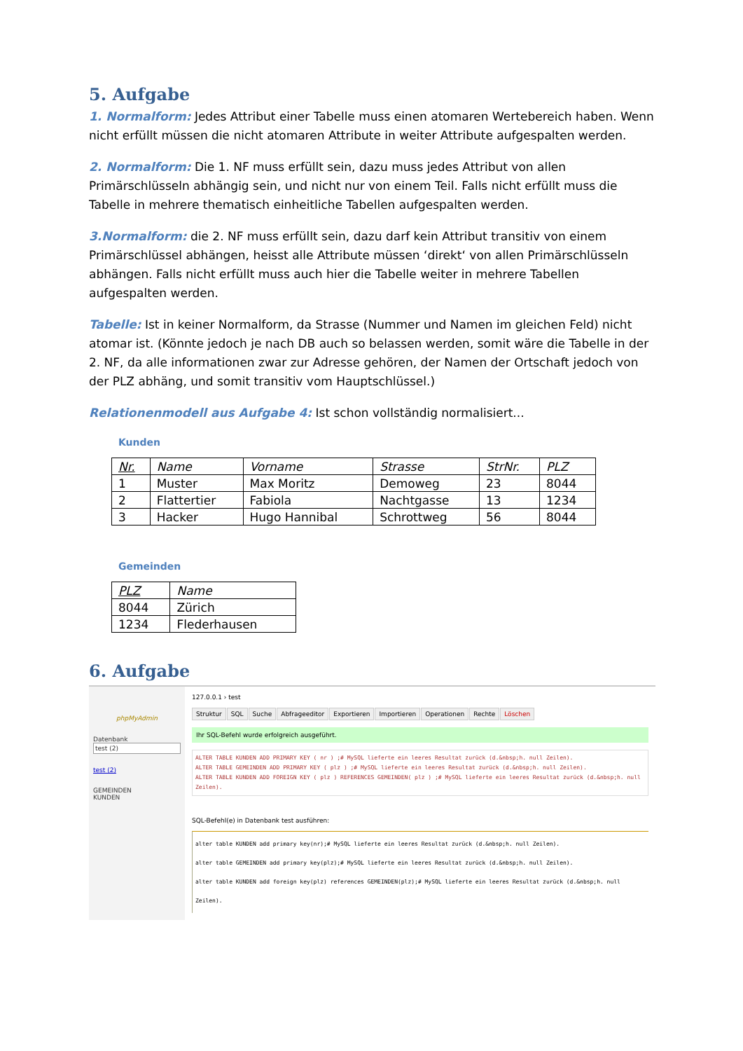5. Aufgabe
1. Normalform: Jedes Attribut einer Tabelle muss einen atomaren Wertebereich haben. Wenn nicht erfüllt müssen die nicht atomaren Attribute in weiter Attribute aufgespalten werden.
2. Normalform: Die 1. NF muss erfüllt sein, dazu muss jedes Attribut von allen Primärschlüsseln abhängig sein, und nicht nur von einem Teil. Falls nicht erfüllt muss die Tabelle in mehrere thematisch einheitliche Tabellen aufgespalten werden.
3.Normalform: die 2. NF muss erfüllt sein, dazu darf kein Attribut transitiv von einem Primärschlüssel abhängen, heisst alle Attribute müssen ‘direkt‘ von allen Primärschlüsseln abhängen. Falls nicht erfüllt muss auch hier die Tabelle weiter in mehrere Tabellen aufgespalten werden.
Tabelle: Ist in keiner Normalform, da Strasse (Nummer und Namen im gleichen Feld) nicht atomar ist. (Könnte jedoch je nach DB auch so belassen werden, somit wäre die Tabelle in der 2. NF, da alle informationen zwar zur Adresse gehören, der Namen der Ortschaft jedoch von der PLZ abhäng, und somit transitiv vom Hauptschlüssel.)
Relationenmodell aus Aufgabe 4: Ist schon vollständig normalisiert...
Kunden
| Nr. | Name | Vorname | Strasse | StrNr. | PLZ |
| --- | --- | --- | --- | --- | --- |
| 1 | Muster | Max Moritz | Demoweg | 23 | 8044 |
| 2 | Flattertier | Fabiola | Nachtgasse | 13 | 1234 |
| 3 | Hacker | Hugo Hannibal | Schrottweg | 56 | 8044 |
Gemeinden
| PLZ | Name |
| --- | --- |
| 8044 | Zürich |
| 1234 | Flederhausen |
6. Aufgabe
phpMyAdmin
Datenbank
test (2)
test (2)
GEMEINDEN
KUNDEN
127.0.0.1 › test
Struktur SQL Suche Abfrageeditor Exportieren Importieren Operationen Rechte Löschen
Ihr SQL-Befehl wurde erfolgreich ausgeführt.
ALTER TABLE KUNDEN ADD PRIMARY KEY ( nr ) ;# MySQL lieferte ein leeres Resultat zurück (d.&nbsp;h. null Zeilen).
ALTER TABLE GEMEINDEN ADD PRIMARY KEY ( plz ) ;# MySQL lieferte ein leeres Resultat zurück (d.&nbsp;h. null Zeilen).
ALTER TABLE KUNDEN ADD FOREIGN KEY ( plz ) REFERENCES GEMEINDEN( plz ) ;# MySQL lieferte ein leeres Resultat zurück (d.&nbsp;h. null Zeilen).
SQL-Befehl(e) in Datenbank test ausführen:
alter table KUNDEN add primary key(nr);# MySQL lieferte ein leeres Resultat zurück (d.&nbsp;h. null Zeilen).
alter table GEMEINDEN add primary key(plz);# MySQL lieferte ein leeres Resultat zurück (d.&nbsp;h. null Zeilen).
alter table KUNDEN add foreign key(plz) references GEMEINDEN(plz);# MySQL lieferte ein leeres Resultat zurück (d.&nbsp;h. null Zeilen).